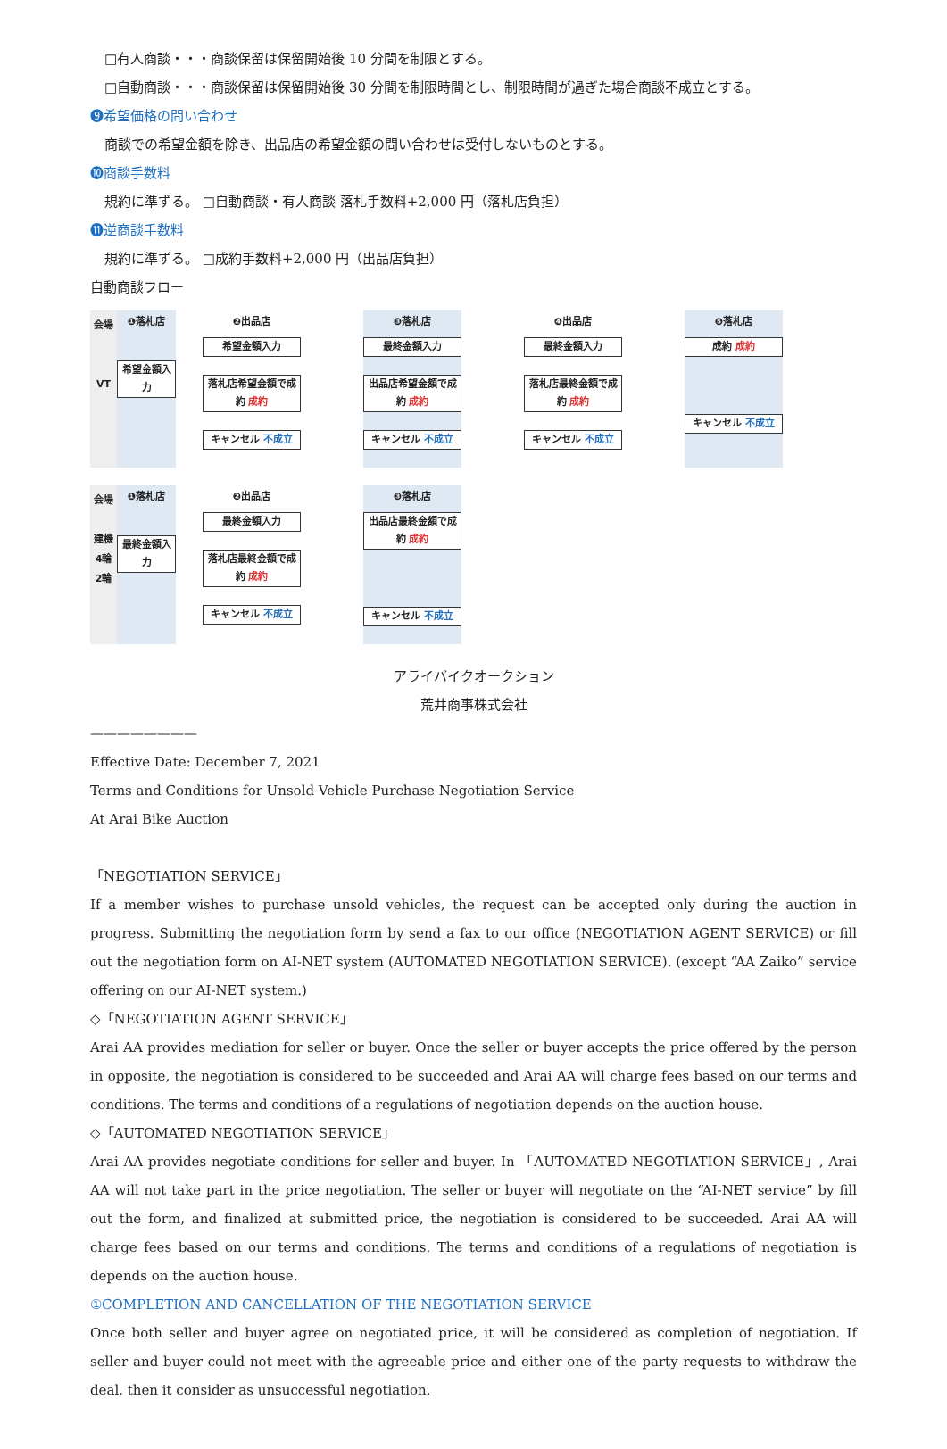□有人商談・・・商談保留は保留開始後 10 分間を制限とする。
□自動商談・・・商談保留は保留開始後 30 分間を制限時間とし、制限時間が過ぎた場合商談不成立とする。
❾希望価格の問い合わせ
商談での希望金額を除き、出品店の希望金額の問い合わせは受付しないものとする。
❿商談手数料
規約に準ずる。 □自動商談・有人商談 落札手数料+2,000 円（落札店負担）
⓫逆商談手数料
規約に準ずる。 □成約手数料+2,000 円（出品店負担）
自動商談フロー
会場
VT
❶落札店
希望金額入力
❷出品店
希望金額入力
落札店希望金額で成約 成約
キャンセル 不成立
❸落札店
最終金額入力
出品店希望金額で成約 成約
キャンセル 不成立
❹出品店
最終金額入力
落札店最終金額で成約 成約
キャンセル 不成立
❺落札店
成約 成約
キャンセル 不成立
会場
建機
4輪
2輪
❶落札店
最終金額入力
❷出品店
最終金額入力
落札店最終金額で成約 成約
キャンセル 不成立
❸落札店
出品店最終金額で成約 成約
キャンセル 不成立
アライバイクオークション
荒井商事株式会社
————————
Effective Date: December 7, 2021
Terms and Conditions for Unsold Vehicle Purchase Negotiation Service
At Arai Bike Auction
「NEGOTIATION SERVICE」
If a member wishes to purchase unsold vehicles, the request can be accepted only during the auction in progress. Submitting the negotiation form by send a fax to our office (NEGOTIATION AGENT SERVICE) or fill out the negotiation form on AI-NET system (AUTOMATED NEGOTIATION SERVICE). (except “AA Zaiko” service offering on our AI-NET system.)
◇「NEGOTIATION AGENT SERVICE」
Arai AA provides mediation for seller or buyer. Once the seller or buyer accepts the price offered by the person in opposite, the negotiation is considered to be succeeded and Arai AA will charge fees based on our terms and conditions. The terms and conditions of a regulations of negotiation depends on the auction house.
◇「AUTOMATED NEGOTIATION SERVICE」
Arai AA provides negotiate conditions for seller and buyer. In 「AUTOMATED NEGOTIATION SERVICE」, Arai AA will not take part in the price negotiation. The seller or buyer will negotiate on the “AI-NET service” by fill out the form, and finalized at submitted price, the negotiation is considered to be succeeded. Arai AA will charge fees based on our terms and conditions. The terms and conditions of a regulations of negotiation is depends on the auction house.
①COMPLETION AND CANCELLATION OF THE NEGOTIATION SERVICE
Once both seller and buyer agree on negotiated price, it will be considered as completion of negotiation. If seller and buyer could not meet with the agreeable price and either one of the party requests to withdraw the deal, then it consider as unsuccessful negotiation.